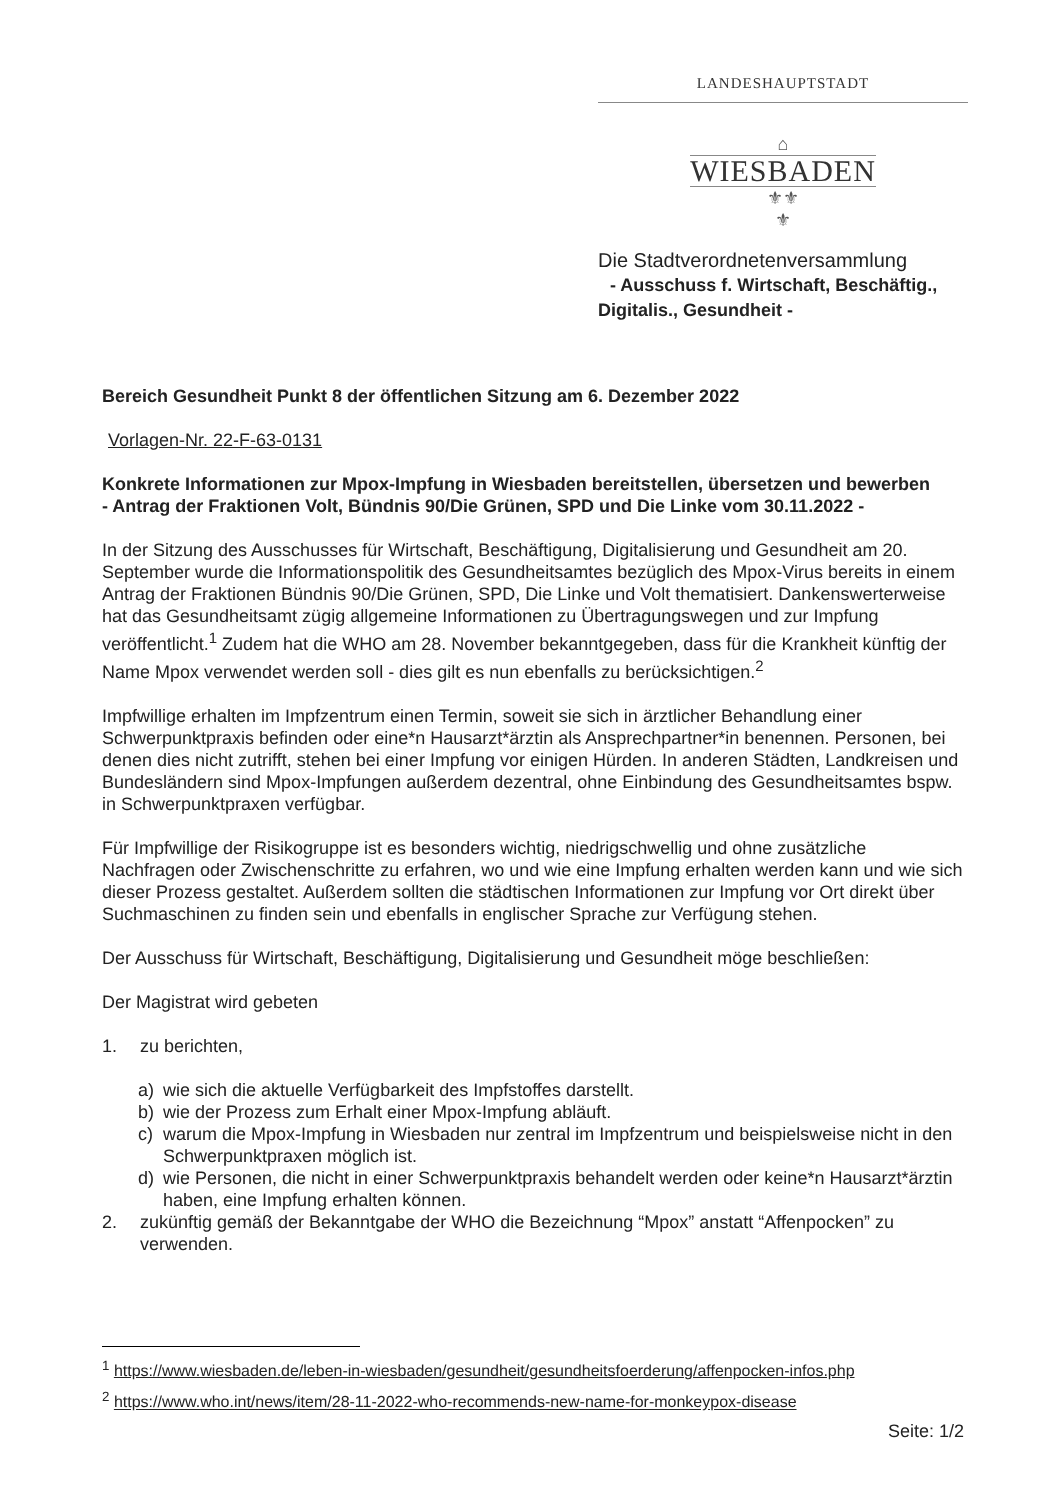LANDESHAUPTSTADT
⌂
WIESBADEN
⚜⚜
⚜
Die Stadtverordnetenversammlung
- Ausschuss f. Wirtschaft, Beschäftig.,
Digitalis., Gesundheit -
Bereich Gesundheit Punkt 8 der öffentlichen Sitzung am 6. Dezember 2022
Vorlagen-Nr. 22-F-63-0131
Konkrete Informationen zur Mpox-Impfung in Wiesbaden bereitstellen, übersetzen und bewerben
- Antrag der Fraktionen Volt, Bündnis 90/Die Grünen, SPD und Die Linke vom 30.11.2022 -
In der Sitzung des Ausschusses für Wirtschaft, Beschäftigung, Digitalisierung und Gesundheit am 20. September wurde die Informationspolitik des Gesundheitsamtes bezüglich des Mpox-Virus bereits in einem Antrag der Fraktionen Bündnis 90/Die Grünen, SPD, Die Linke und Volt thematisiert. Dankenswerterweise hat das Gesundheitsamt zügig allgemeine Informationen zu Übertragungswegen und zur Impfung veröffentlicht.<sup>1</sup> Zudem hat die WHO am 28. November bekanntgegeben, dass für die Krankheit künftig der Name Mpox verwendet werden soll - dies gilt es nun ebenfalls zu berücksichtigen.<sup>2</sup>
Impfwillige erhalten im Impfzentrum einen Termin, soweit sie sich in ärztlicher Behandlung einer Schwerpunktpraxis befinden oder eine*n Hausarzt*ärztin als Ansprechpartner*in benennen. Personen, bei denen dies nicht zutrifft, stehen bei einer Impfung vor einigen Hürden. In anderen Städten, Landkreisen und Bundesländern sind Mpox-Impfungen außerdem dezentral, ohne Einbindung des Gesundheitsamtes bspw. in Schwerpunktpraxen verfügbar.
Für Impfwillige der Risikogruppe ist es besonders wichtig, niedrigschwellig und ohne zusätzliche Nachfragen oder Zwischenschritte zu erfahren, wo und wie eine Impfung erhalten werden kann und wie sich dieser Prozess gestaltet. Außerdem sollten die städtischen Informationen zur Impfung vor Ort direkt über Suchmaschinen zu finden sein und ebenfalls in englischer Sprache zur Verfügung stehen.
Der Ausschuss für Wirtschaft, Beschäftigung, Digitalisierung und Gesundheit möge beschließen:
Der Magistrat wird gebeten
1. zu berichten,
a) wie sich die aktuelle Verfügbarkeit des Impfstoffes darstellt.
b) wie der Prozess zum Erhalt einer Mpox-Impfung abläuft.
c) warum die Mpox-Impfung in Wiesbaden nur zentral im Impfzentrum und beispielsweise nicht in den Schwerpunktpraxen möglich ist.
d) wie Personen, die nicht in einer Schwerpunktpraxis behandelt werden oder keine*n Hausarzt*ärztin haben, eine Impfung erhalten können.
2. zukünftig gemäß der Bekanntgabe der WHO die Bezeichnung “Mpox” anstatt “Affenpocken” zu verwenden.
<sup>1</sup> https://www.wiesbaden.de/leben-in-wiesbaden/gesundheit/gesundheitsfoerderung/affenpocken-infos.php
<sup>2</sup> https://www.who.int/news/item/28-11-2022-who-recommends-new-name-for-monkeypox-disease
Seite: 1/2